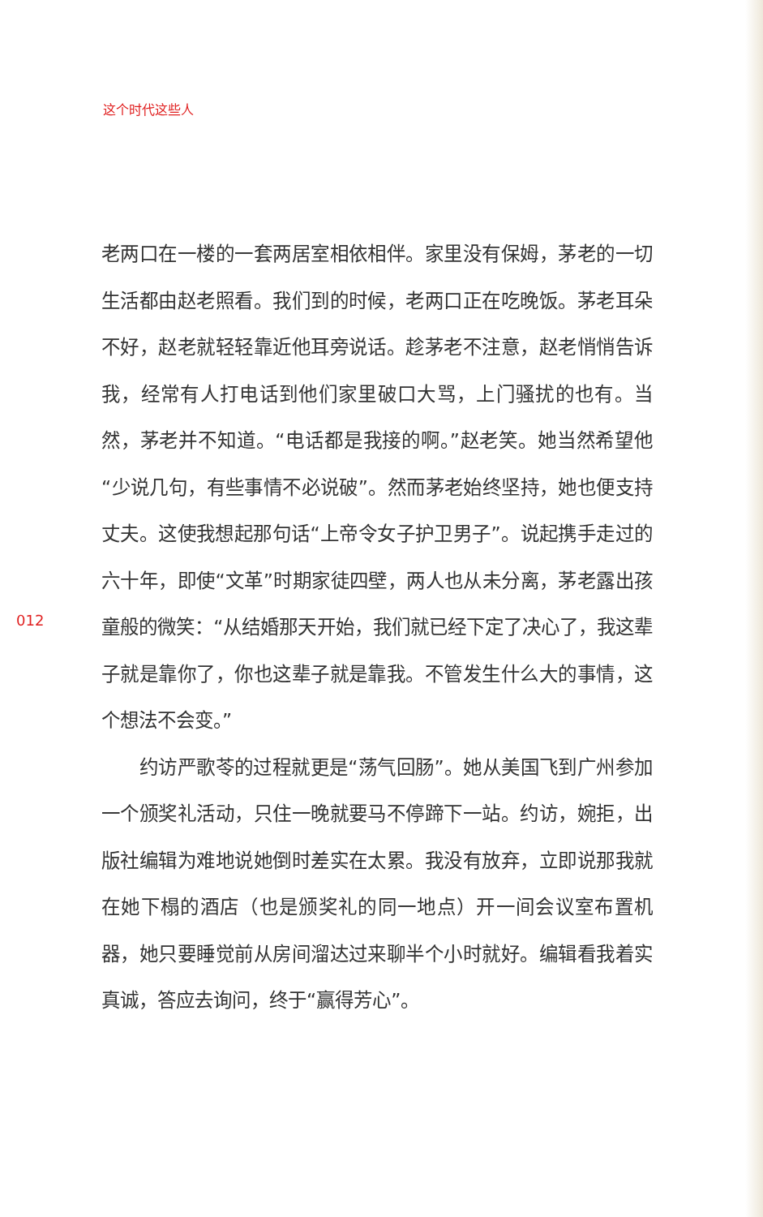这个时代这些人
老两口在一楼的一套两居室相依相伴。家里没有保姆，茅老的一切生活都由赵老照看。我们到的时候，老两口正在吃晚饭。茅老耳朵不好，赵老就轻轻靠近他耳旁说话。趁茅老不注意，赵老悄悄告诉我，经常有人打电话到他们家里破口大骂，上门骚扰的也有。当然，茅老并不知道。“电话都是我接的啊。”赵老笑。她当然希望他“少说几句，有些事情不必说破”。然而茅老始终坚持，她也便支持丈夫。这使我想起那句话“上帝令女子护卫男子”。说起携手走过的六十年，即使“文革”时期家徒四壁，两人也从未分离，茅老露出孩童般的微笑：“从结婚那天开始，我们就已经下定了决心了，我这辈子就是靠你了，你也这辈子就是靠我。不管发生什么大的事情，这个想法不会变。”
约访严歌苓的过程就更是“荡气回肠”。她从美国飞到广州参加一个颁奖礼活动，只住一晚就要马不停蹄下一站。约访，婉拒，出版社编辑为难地说她倒时差实在太累。我没有放弃，立即说那我就在她下榻的酒店（也是颁奖礼的同一地点）开一间会议室布置机器，她只要睡觉前从房间溜达过来聊半个小时就好。编辑看我着实真诚，答应去询问，终于“赢得芳心”。
012